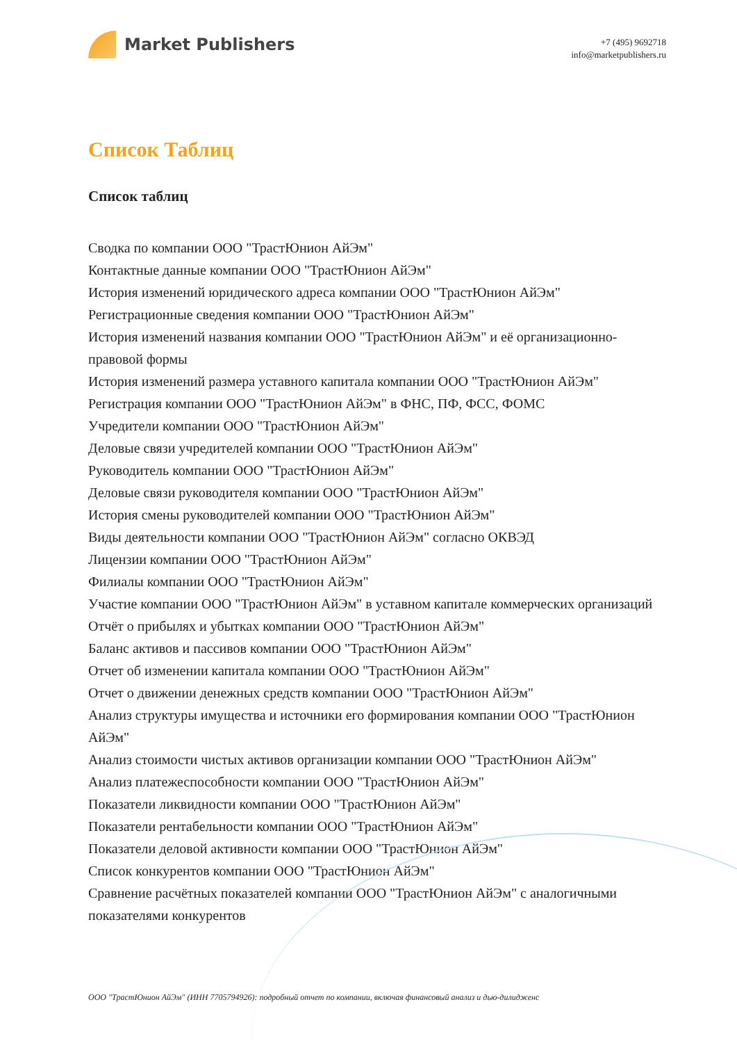Market Publishers
+7 (495) 9692718
info@marketpublishers.ru
Список Таблиц
Список таблиц
Сводка по компании ООО "ТрастЮнион АйЭм"
Контактные данные компании ООО "ТрастЮнион АйЭм"
История изменений юридического адреса компании ООО "ТрастЮнион АйЭм"
Регистрационные сведения компании ООО "ТрастЮнион АйЭм"
История изменений названия компании ООО "ТрастЮнион АйЭм" и её организационно-правовой формы
История изменений размера уставного капитала компании ООО "ТрастЮнион АйЭм"
Регистрация компании ООО "ТрастЮнион АйЭм" в ФНС, ПФ, ФСС, ФОМС
Учредители компании ООО "ТрастЮнион АйЭм"
Деловые связи учредителей компании ООО "ТрастЮнион АйЭм"
Руководитель компании ООО "ТрастЮнион АйЭм"
Деловые связи руководителя компании ООО "ТрастЮнион АйЭм"
История смены руководителей компании ООО "ТрастЮнион АйЭм"
Виды деятельности компании ООО "ТрастЮнион АйЭм" согласно ОКВЭД
Лицензии компании ООО "ТрастЮнион АйЭм"
Филиалы компании ООО "ТрастЮнион АйЭм"
Участие компании ООО "ТрастЮнион АйЭм" в уставном капитале коммерческих организаций
Отчёт о прибылях и убытках компании ООО "ТрастЮнион АйЭм"
Баланс активов и пассивов компании ООО "ТрастЮнион АйЭм"
Отчет об изменении капитала компании ООО "ТрастЮнион АйЭм"
Отчет о движении денежных средств компании ООО "ТрастЮнион АйЭм"
Анализ структуры имущества и источники его формирования компании ООО "ТрастЮнион АйЭм"
Анализ стоимости чистых активов организации компании ООО "ТрастЮнион АйЭм"
Анализ платежеспособности компании ООО "ТрастЮнион АйЭм"
Показатели ликвидности компании ООО "ТрастЮнион АйЭм"
Показатели рентабельности компании ООО "ТрастЮнион АйЭм"
Показатели деловой активности компании ООО "ТрастЮнион АйЭм"
Список конкурентов компании ООО "ТрастЮнион АйЭм"
Сравнение расчётных показателей компании ООО "ТрастЮнион АйЭм" с аналогичными показателями конкурентов
ООО "ТрастЮнион АйЭм" (ИНН 7705794926): подробный отчет по компании, включая финансовый анализ и дью-дилидженс